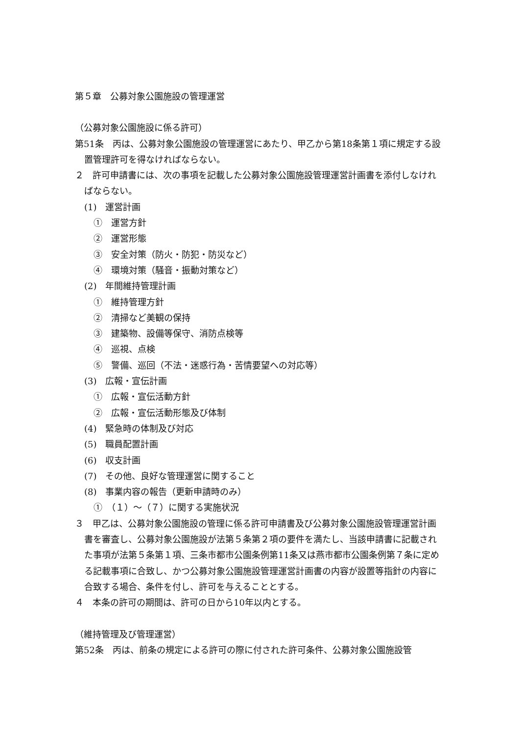第５章　公募対象公園施設の管理運営
（公募対象公園施設に係る許可）
第51条　丙は、公募対象公園施設の管理運営にあたり、甲乙から第18条第１項に規定する設置管理許可を得なければならない。
２　許可申請書には、次の事項を記載した公募対象公園施設管理運営計画書を添付しなければならない。
(1)　運営計画
①　運営方針
②　運営形態
③　安全対策（防火・防犯・防災など）
④　環境対策（騒音・振動対策など）
(2)　年間維持管理計画
①　維持管理方針
②　清掃など美観の保持
③　建築物、設備等保守、消防点検等
④　巡視、点検
⑤　警備、巡回（不法・迷惑行為・苦情要望への対応等）
(3)　広報・宣伝計画
①　広報・宣伝活動方針
②　広報・宣伝活動形態及び体制
(4)　緊急時の体制及び対応
(5)　職員配置計画
(6)　収支計画
(7)　その他、良好な管理運営に関すること
(8)　事業内容の報告（更新申請時のみ）
①　（１）～（７）に関する実施状況
３　甲乙は、公募対象公園施設の管理に係る許可申請書及び公募対象公園施設管理運営計画書を審査し、公募対象公園施設が法第５条第２項の要件を満たし、当該申請書に記載された事項が法第５条第１項、三条市都市公園条例第11条又は燕市都市公園条例第７条に定める記載事項に合致し、かつ公募対象公園施設管理運営計画書の内容が設置等指針の内容に合致する場合、条件を付し、許可を与えることとする。
４　本条の許可の期間は、許可の日から10年以内とする。
（維持管理及び管理運営）
第52条　丙は、前条の規定による許可の際に付された許可条件、公募対象公園施設管